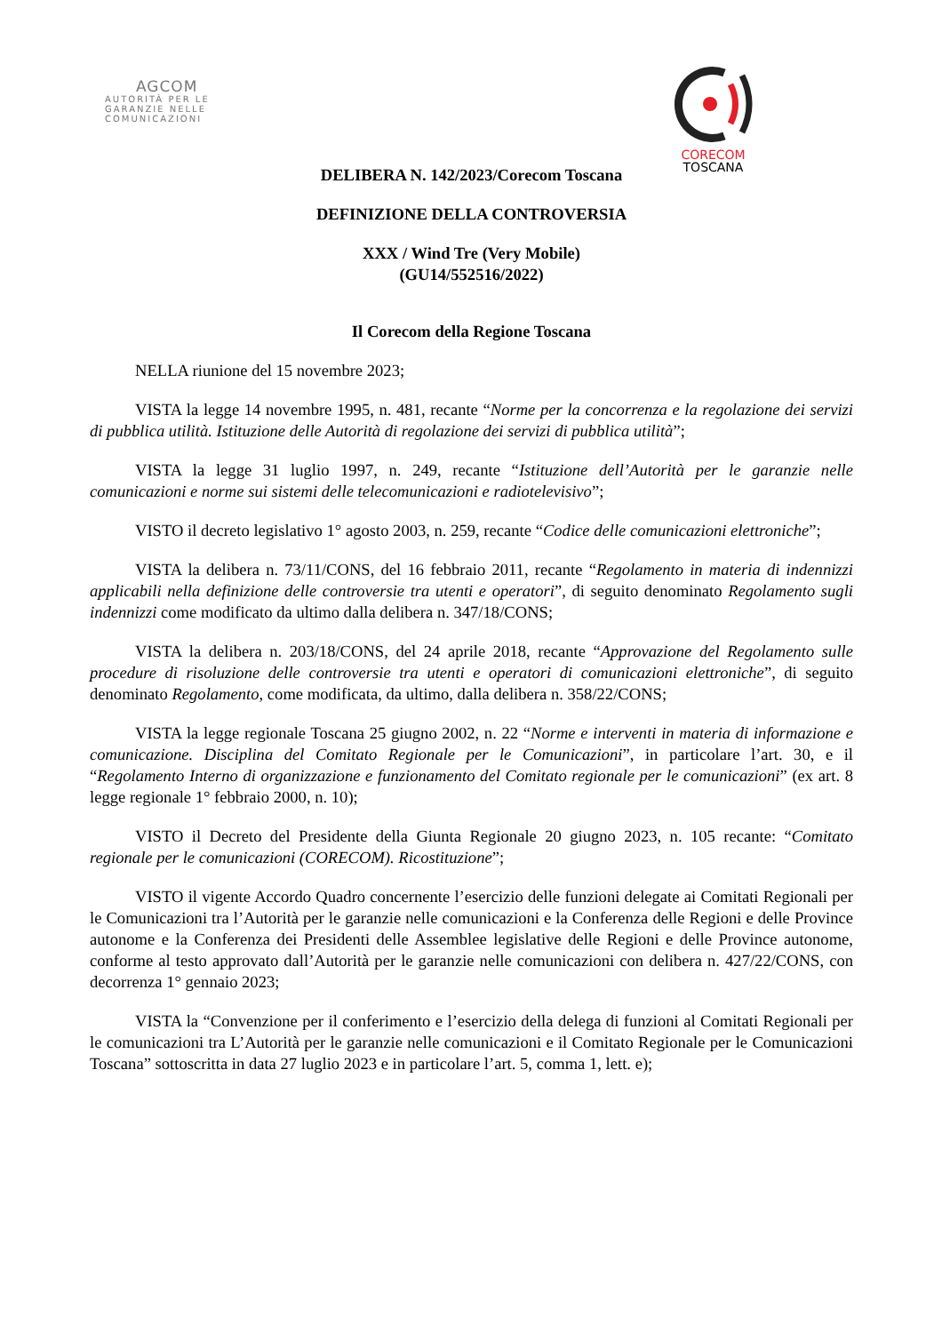AGCOM
AUTORITÀ PER LE
GARANZIE NELLE
COMUNICAZIONI
CORECOM
TOSCANA
DELIBERA N. 142/2023/Corecom Toscana
DEFINIZIONE DELLA CONTROVERSIA
XXX / Wind Tre (Very Mobile)
(GU14/552516/2022)
Il Corecom della Regione Toscana
NELLA riunione del 15 novembre 2023;
VISTA la legge 14 novembre 1995, n. 481, recante “Norme per la concorrenza e la regolazione dei servizi di pubblica utilità. Istituzione delle Autorità di regolazione dei servizi di pubblica utilità”;
VISTA la legge 31 luglio 1997, n. 249, recante “Istituzione dell’Autorità per le garanzie nelle comunicazioni e norme sui sistemi delle telecomunicazioni e radiotelevisivo”;
VISTO il decreto legislativo 1° agosto 2003, n. 259, recante “Codice delle comunicazioni elettroniche”;
VISTA la delibera n. 73/11/CONS, del 16 febbraio 2011, recante “Regolamento in materia di indennizzi applicabili nella definizione delle controversie tra utenti e operatori”, di seguito denominato Regolamento sugli indennizzi come modificato da ultimo dalla delibera n. 347/18/CONS;
VISTA la delibera n. 203/18/CONS, del 24 aprile 2018, recante “Approvazione del Regolamento sulle procedure di risoluzione delle controversie tra utenti e operatori di comunicazioni elettroniche”, di seguito denominato Regolamento, come modificata, da ultimo, dalla delibera n. 358/22/CONS;
VISTA la legge regionale Toscana 25 giugno 2002, n. 22 “Norme e interventi in materia di informazione e comunicazione. Disciplina del Comitato Regionale per le Comunicazioni”, in particolare l’art. 30, e il “Regolamento Interno di organizzazione e funzionamento del Comitato regionale per le comunicazioni” (ex art. 8 legge regionale 1° febbraio 2000, n. 10);
VISTO il Decreto del Presidente della Giunta Regionale 20 giugno 2023, n. 105 recante: “Comitato regionale per le comunicazioni (CORECOM). Ricostituzione”;
VISTO il vigente Accordo Quadro concernente l’esercizio delle funzioni delegate ai Comitati Regionali per le Comunicazioni tra l’Autorità per le garanzie nelle comunicazioni e la Conferenza delle Regioni e delle Province autonome e la Conferenza dei Presidenti delle Assemblee legislative delle Regioni e delle Province autonome, conforme al testo approvato dall’Autorità per le garanzie nelle comunicazioni con delibera n. 427/22/CONS, con decorrenza 1° gennaio 2023;
VISTA la “Convenzione per il conferimento e l’esercizio della delega di funzioni al Comitati Regionali per le comunicazioni tra L’Autorità per le garanzie nelle comunicazioni e il Comitato Regionale per le Comunicazioni Toscana” sottoscritta in data 27 luglio 2023 e in particolare l’art. 5, comma 1, lett. e);